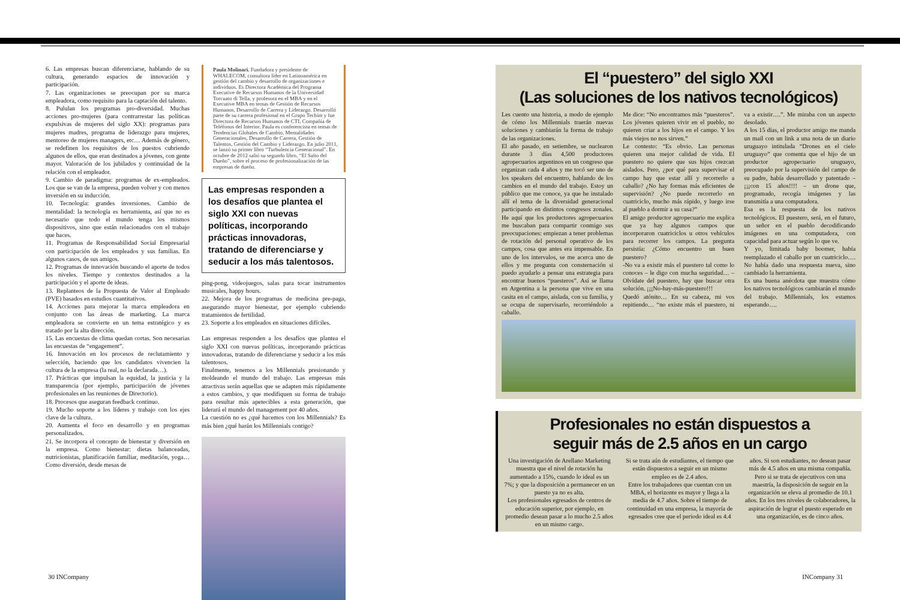6. Las empresas buscan diferenciarse, hablando de su cultura, generando espacios de innovación y participación.
7. Las organizaciones se preocupan por su marca empleadora, como requisito para la captación del talento.
8. Pululan los programas pro-diversidad. Muchas acciones pro-mujeres (para contrarrestar las políticas expulsivas de mujeres del siglo XX): programas para mujeres madres, programa de liderazgo para mujeres, mentoreo de mujeres managers, etc… Además de género, se redefinen los requisitos de los puestos cubriendo algunos de ellos, que eran destinados a jóvenes, con gente mayor. Valoración de los jubilados y continuidad de la relación con el empleador.
9. Cambio de paradigma: programas de ex-empleados. Los que se van de la empresa, pueden volver y con menos inversión en su inducción.
10. Tecnología: grandes inversiones. Cambio de mentalidad: la tecnología es herramienta, así que no es necesario que todo el mundo tenga los mismos dispositivos, sino que están relacionados con el trabajo que haces.
11. Programas de Responsabilidad Social Empresarial con participación de los empleados y sus familias. En algunos casos, de sus amigos.
12. Programas de innovación buscando el aporte de todos los niveles. Tiempo y contextos destinados a la participación y el aporte de ideas.
13. Replanteos de la Propuesta de Valor al Empleado (PVE) basados en estudios cuantitativos.
14. Acciones para mejorar la marca empleadora en conjunto con las áreas de marketing. La marca empleadora se convierte en un tema estratégico y es tratado por la alta dirección.
15. Las encuestas de clima quedan cortas. Son necesarias las encuestas de “engagement”.
16. Innovación en los procesos de reclutamiento y selección, haciendo que los candidatos vivencien la cultura de la empresa (la real, no la declarada…).
17. Prácticas que impulsan la equidad, la justicia y la transparencia (por ejemplo, participación de jóvenes profesionales en las reuniones de Directorio).
18. Procesos que aseguran feedback continuo.
19. Mucho soporte a los líderes y trabajo con los ejes clave de la cultura.
20. Aumenta el foco en desarrollo y en programas personalizados.
21. Se incorpora el concepto de bienestar y diversión en la empresa. Como bienestar: dietas balanceadas, nutricionistas, planificación familiar, meditación, yoga… Como diversión, desde mesas de
Paula Molinari. Fundadora y presidente de WHALECOM, consultora líder en Latinoamérica en gestión del cambio y desarrollo de organizaciones e individuos. Es Directora Académica del Programa Executive de Recursos Humanos de la Universidad Torcuato di Tella, y profesora en el MBA y en el Executive MBA en temas de Gestión de Recursos Humanos, Desarrollo de Carrera y Liderazgo. Desarrolló parte de su carrera profesional en el Grupo Techint y fue Directora de Recursos Humanos de CTI, Compañía de Teléfonos del Interior. Paula es conferencista en temas de Tendencias Globales de Cambio, Mentalidades Generacionales, Desarrollo de Carrera, Gestión de Talentos, Gestión del Cambio y Liderazgo. En julio 2011, se lanzó su primer libro “Turbulencia Generacional”. En octubre de 2012 salió su segundo libro, “El Salto del Dueño”, sobre el proceso de profesionalización de las empresas de dueño.
Las empresas responden a los desafíos que plantea el siglo XXI con nuevas políticas, incorporando prácticas innovadoras, tratando de diferenciarse y seducir a los más talentosos.
ping-pong, videojuegos, salas para tocar instrumentos musicales, happy hours.
22. Mejora de los programas de medicina pre-paga, asegurando mayor bienestar, por ejemplo cubriendo tratamientos de fertilidad.
23. Soporte a los empleados en situaciones difíciles.
Las empresas responden a los desafíos que plantea el siglo XXI con nuevas políticas, incorporando prácticas innovadoras, tratando de diferenciarse y seducir a los más talentosos.
Finalmente, tenemos a los Millennials presionando y moldeando el mundo del trabajo. Las empresas más atractivas serán aquellas que se adapten más rápidamente a estos cambios, y que modifiquen su forma de trabajo para resultar más apetecibles a esta generación, que liderará el mundo del management por 40 años.
La cuestión no es ¿qué hacemos con los Millennials? Es más bien ¿qué harán los Millennials contigo?
El “puestero” del siglo XXI
(Las soluciones de los nativos tecnológicos)
Les cuento una historia, a modo de ejemplo de cómo los Millennials traerán nuevas soluciones y cambiarán la forma de trabajo de las organizaciones.
El año pasado, en setiembre, se nuclearon durante 3 días 4,500 productores agropecuarios argentinos en un congreso que organizan cada 4 años y me tocó ser uno de los speakers del encuentro, hablando de los cambios en el mundo del trabajo. Estoy un público que me conoce, ya que he instalado allí el tema de la diversidad generacional participando en distintos congresos zonales. He aquí que los productores agropecuarios me buscaban para compartir conmigo sus preocupaciones: empiezan a tener problemas de rotación del personal operativo de los campos, cosa que antes era impensable. En uno de los intervalos, se me acerca uno de ellos y me pregunta con consternación si puedo ayudarlo a pensar una estrategia para encontrar buenos “puesteros”. Así se llama en Argentina a la persona que vive en una casita en el campo, aislada, con su familia, y se ocupa de supervisarlo, recorriéndolo a caballo.
Me dice: “No encontramos más “puesteros”. Los jóvenes quieren vivir en el pueblo, no quieren criar a los hijos en el campo. Y los más viejos no nos sirven.”
Le contesto: “Es obvio. Las personas quieren una mejor calidad de vida. El puestero no quiere que sus hijos crezcan aislados. Pero, ¿por qué para supervisar el campo hay que estar allí y recorrerlo a caballo? ¿No hay formas más eficientes de supervisión? ¿No puede recorrerlo en cuatriciclo, mucho más rápido, y luego irse al pueblo a dormir a su casa?”
El amigo productor agropecuario me explica que ya hay algunos campos que incorporaron cuatriciclos u otros vehículos para recorrer los campos. La pregunta persistía: ¿Cómo encuentro un buen puestero?
-No va a existir más el puestero tal como lo conoces – le digo con mucha seguridad… – Olvídate del puestero, hay que buscar otra solución. ¡¡¡No-hay-más-puestero!!!
Quedó atónito… En su cabeza, mi vos repitiendo… “no existe más el puestero, ni va a existir….”. Me miraba con un aspecto desolado.
A los 15 días, el productor amigo me manda un mail con un link a una nota de un diario uruguayo intitulada “Drones en el cielo uruguayo” que comenta que el hijo de un productor agropecuario uruguayo, preocupado por la supervisión del campo de su padre, había desarrollado y patentado – ¡¡¡con 15 años!!!! – un drone que, programado, recogía imágenes y las transmitía a una computadora.
Esa es la respuesta de los nativos tecnológicos. El puestero, será, en el futuro, un señor en el pueblo decodificando imágenes en una computadora, con capacidad para actuar según lo que ve.
Y yo, limitada baby boomer, había reemplazado el caballo por un cuatriciclo…. No había dado una respuesta nueva, sino cambiado la herramienta.
Es una buena anécdota que muestra cómo los nativos tecnológicos cambiarán el mundo del trabajo. Millennials, los estamos esperando….
Profesionales no están dispuestos a
seguir más de 2.5 años en un cargo
Una investigación de Arellano Marketing muestra que el nivel de rotación ha aumentado a 15%, cuando lo ideal es un 7%; y que la disposición a permanecer en un puesto ya no es alta.
Los profesionales egresados de centros de educación superior, por ejemplo, en promedio desean pasar a lo mucho 2.5 años en un mismo cargo.
Si se trata aún de estudiantes, el tiempo que están dispuestos a seguir en un mismo empleo es de 2.4 años.
Entre los trabajadores que cuentan con un MBA, el horizonte es mayor y llega a la media de 4.7 años. Sobre el tiempo de continuidad en una empresa, la mayoría de egresados cree que el periodo ideal es 4.4 años. Si son estudiantes, no desean pasar más de 4.5 años en una misma compañía.
Pero si se trata de ejecutivos con una maestría, la disposición de seguir en la organización se eleva al promedio de 10.1 años. En los tres niveles de colaboradores, la aspiración de lograr el puesto esperado en una organización, es de cinco años.
30 INCompany INCompany 31